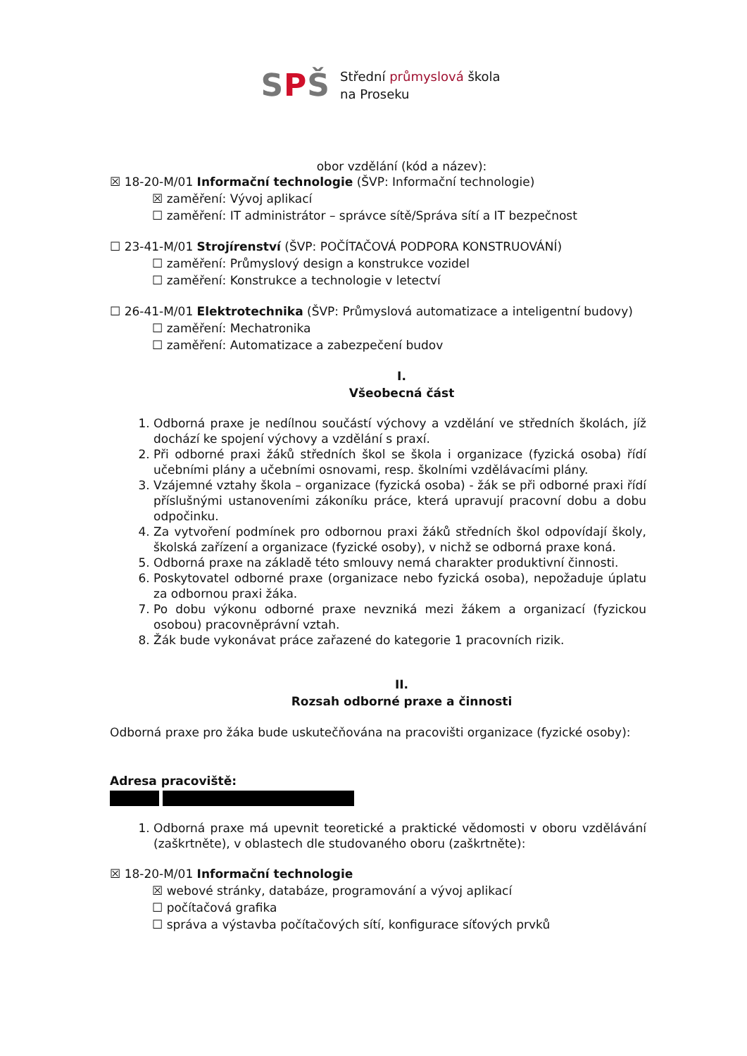SPŠ
Střední průmyslová škola
na Proseku
obor vzdělání (kód a název):
☒ 18-20-M/01 Informační technologie (ŠVP: Informační technologie)
☒ zaměření: Vývoj aplikací
☐ zaměření: IT administrátor – správce sítě/Správa sítí a IT bezpečnost
☐ 23-41-M/01 Strojírenství (ŠVP: POČÍTAČOVÁ PODPORA KONSTRUOVÁNÍ)
☐ zaměření: Průmyslový design a konstrukce vozidel
☐ zaměření: Konstrukce a technologie v letectví
☐ 26-41-M/01 Elektrotechnika (ŠVP: Průmyslová automatizace a inteligentní budovy)
☐ zaměření: Mechatronika
☐ zaměření: Automatizace a zabezpečení budov
I.
Všeobecná část
1. Odborná praxe je nedílnou součástí výchovy a vzdělání ve středních školách, jíž dochází ke spojení výchovy a vzdělání s praxí.
2. Při odborné praxi žáků středních škol se škola i organizace (fyzická osoba) řídí učebními plány a učebními osnovami, resp. školními vzdělávacími plány.
3. Vzájemné vztahy škola – organizace (fyzická osoba) - žák se při odborné praxi řídí příslušnými ustanoveními zákoníku práce, která upravují pracovní dobu a dobu odpočinku.
4. Za vytvoření podmínek pro odbornou praxi žáků středních škol odpovídají školy, školská zařízení a organizace (fyzické osoby), v nichž se odborná praxe koná.
5. Odborná praxe na základě této smlouvy nemá charakter produktivní činnosti.
6. Poskytovatel odborné praxe (organizace nebo fyzická osoba), nepožaduje úplatu za odbornou praxi žáka.
7. Po dobu výkonu odborné praxe nevzniká mezi žákem a organizací (fyzickou osobou) pracovněprávní vztah.
8. Žák bude vykonávat práce zařazené do kategorie 1 pracovních rizik.
II.
Rozsah odborné praxe a činnosti
Odborná praxe pro žáka bude uskutečňována na pracovišti organizace (fyzické osoby):
Adresa pracoviště:
1. Odborná praxe má upevnit teoretické a praktické vědomosti v oboru vzdělávání (zaškrtněte), v oblastech dle studovaného oboru (zaškrtněte):
☒ 18-20-M/01 Informační technologie
☒ webové stránky, databáze, programování a vývoj aplikací
☐ počítačová grafika
☐ správa a výstavba počítačových sítí, konfigurace síťových prvků